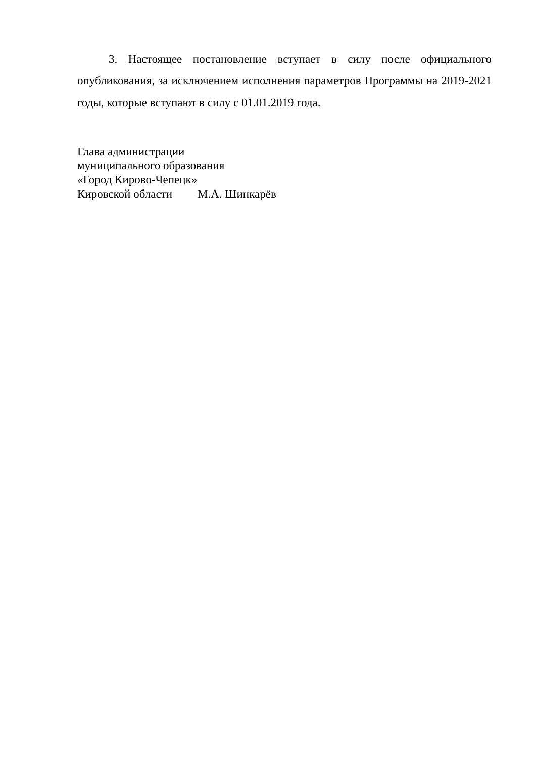3. Настоящее постановление вступает в силу после официального опубликования, за исключением исполнения параметров Программы на 2019-2021 годы, которые вступают в силу с 01.01.2019 года.
Глава администрации
муниципального образования
«Город Кирово-Чепецк»
Кировской области М.А. Шинкарёв